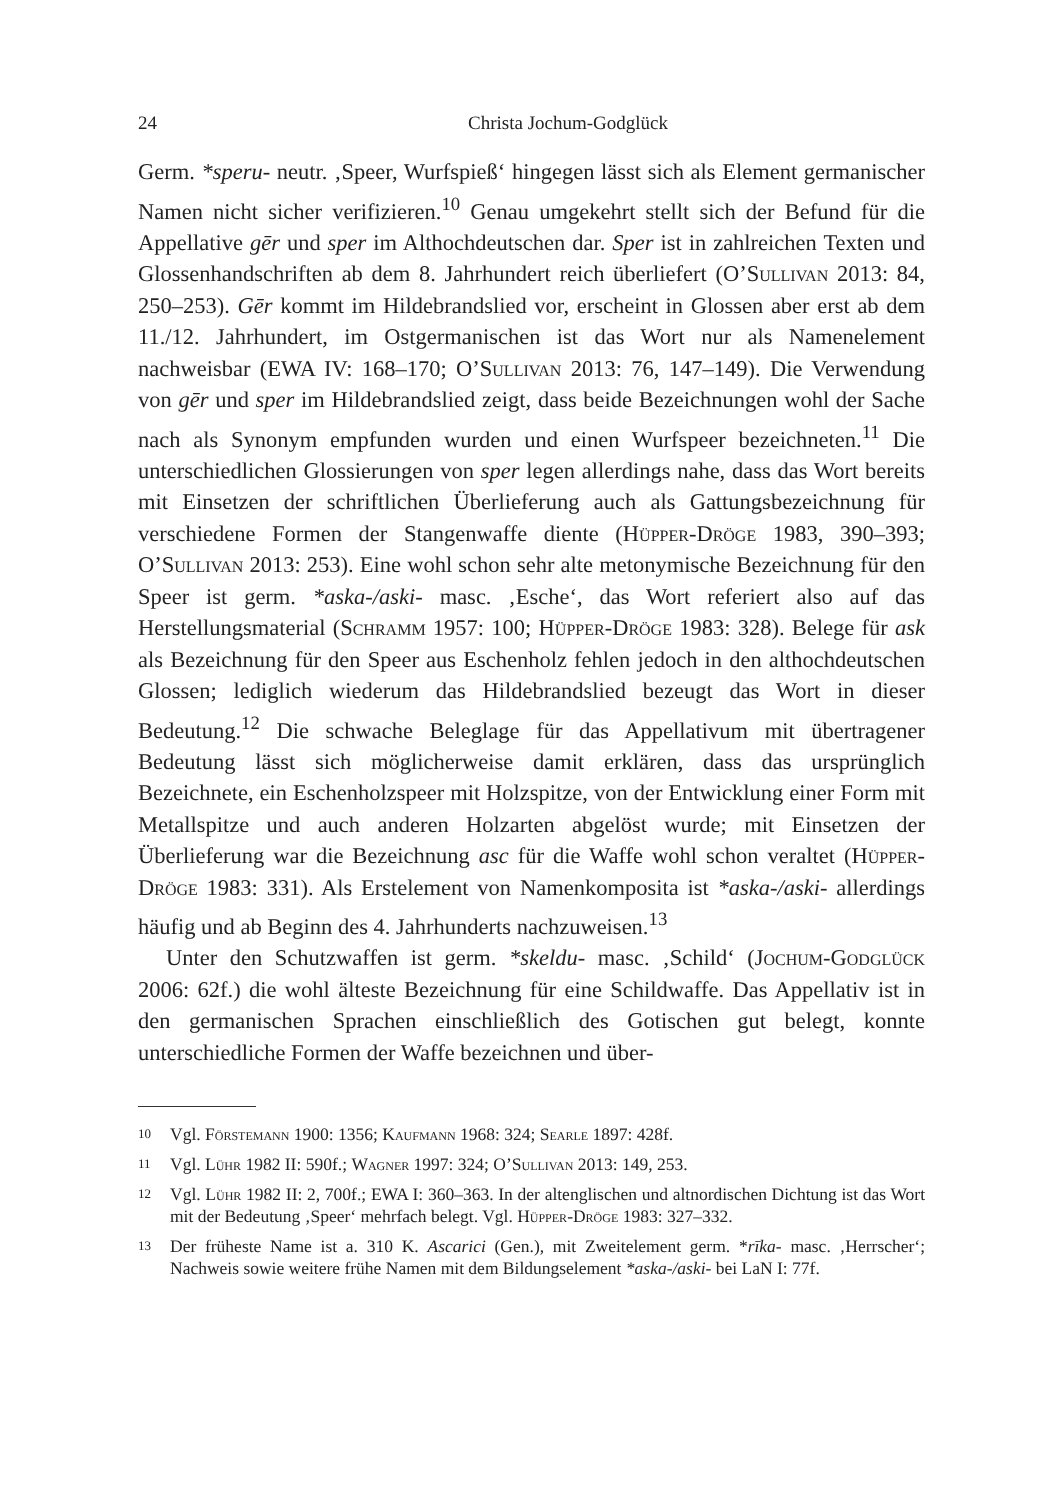24 Christa Jochum-Godglück
Germ. *speru- neutr. ‚Speer, Wurfspieß‘ hingegen lässt sich als Element germanischer Namen nicht sicher verifizieren.<sup>10</sup> Genau umgekehrt stellt sich der Befund für die Appellative gēr und sper im Althochdeutschen dar. Sper ist in zahlreichen Texten und Glossenhandschriften ab dem 8. Jahrhundert reich überliefert (O’Sullivan 2013: 84, 250–253). Gēr kommt im Hildebrandslied vor, erscheint in Glossen aber erst ab dem 11./12. Jahrhundert, im Ostgermanischen ist das Wort nur als Namenelement nachweisbar (EWA IV: 168–170; O’Sullivan 2013: 76, 147–149). Die Verwendung von gēr und sper im Hildebrandslied zeigt, dass beide Bezeichnungen wohl der Sache nach als Synonym empfunden wurden und einen Wurfspeer bezeichneten.<sup>11</sup> Die unterschiedlichen Glossierungen von sper legen allerdings nahe, dass das Wort bereits mit Einsetzen der schriftlichen Überlieferung auch als Gattungsbezeichnung für verschiedene Formen der Stangenwaffe diente (Hüpper-Dröge 1983, 390–393; O’Sullivan 2013: 253). Eine wohl schon sehr alte metonymische Bezeichnung für den Speer ist germ. *aska-/aski- masc. ‚Esche‘, das Wort referiert also auf das Herstellungsmaterial (Schramm 1957: 100; Hüpper-Dröge 1983: 328). Belege für ask als Bezeichnung für den Speer aus Eschenholz fehlen jedoch in den althochdeutschen Glossen; lediglich wiederum das Hildebrandslied bezeugt das Wort in dieser Bedeutung.<sup>12</sup> Die schwache Beleglage für das Appellativum mit übertragener Bedeutung lässt sich möglicherweise damit erklären, dass das ursprünglich Bezeichnete, ein Eschenholzspeer mit Holzspitze, von der Entwicklung einer Form mit Metallspitze und auch anderen Holzarten abgelöst wurde; mit Einsetzen der Überlieferung war die Bezeichnung asc für die Waffe wohl schon veraltet (Hüpper-Dröge 1983: 331). Als Erstelement von Namenkomposita ist *aska-/aski- allerdings häufig und ab Beginn des 4. Jahrhunderts nachzuweisen.<sup>13</sup>
Unter den Schutzwaffen ist germ. *skeldu- masc. ‚Schild‘ (Jochum-Godglück 2006: 62f.) die wohl älteste Bezeichnung für eine Schildwaffe. Das Appellativ ist in den germanischen Sprachen einschließlich des Gotischen gut belegt, konnte unterschiedliche Formen der Waffe bezeichnen und über-
10 Vgl. Förstemann 1900: 1356; Kaufmann 1968: 324; Searle 1897: 428f.
11 Vgl. Lühr 1982 II: 590f.; Wagner 1997: 324; O’Sullivan 2013: 149, 253.
12 Vgl. Lühr 1982 II: 2, 700f.; EWA I: 360–363. In der altenglischen und altnordischen Dichtung ist das Wort mit der Bedeutung ‚Speer‘ mehrfach belegt. Vgl. Hüpper-Dröge 1983: 327–332.
13 Der früheste Name ist a. 310 K. Ascarici (Gen.), mit Zweitelement germ. *rīka- masc. ‚Herrscher‘; Nachweis sowie weitere frühe Namen mit dem Bildungselement *aska-/aski- bei LaN I: 77f.